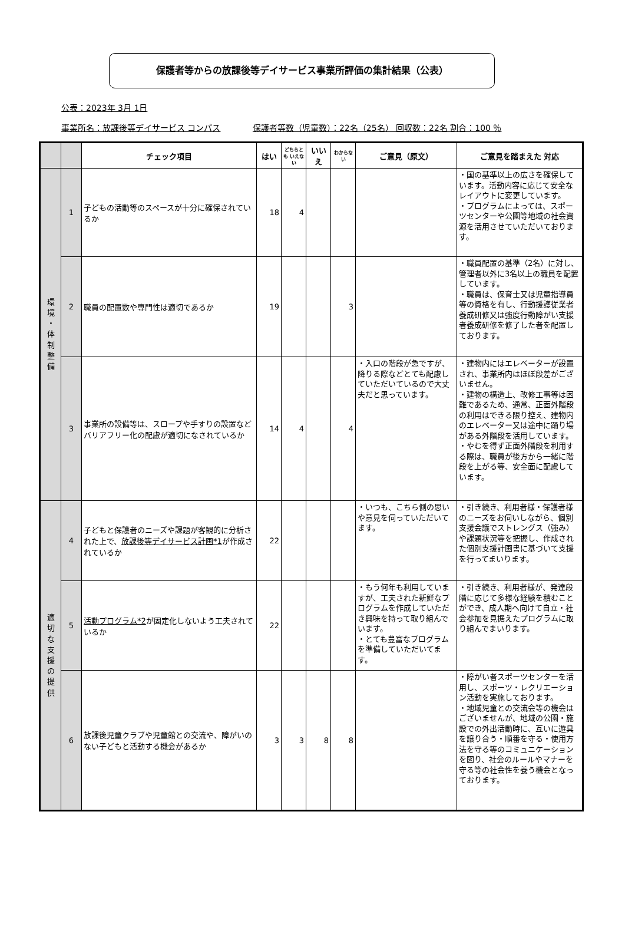保護者等からの放課後等デイサービス事業所評価の集計結果（公表）
公表：2023年 3月 1日
事業所名：放課後等デイサービス コンパス 保護者等数（児童数）：22名（25名） 回収数：22名 割合：100 ％
| | | チェック項目 | はい | どちらとも いえない | いいえ | わからない | ご意見（原文） | ご意見を踏まえた 対応 |
| --- | --- | --- | --- | --- | --- | --- | --- | --- |
| 環 境 ・ 体 制 整 備 | 1 | 子どもの活動等のスペースが十分に確保されているか | 18 | 4 | | | | ・国の基準以上の広さを確保しています。活動内容に応じて安全なレイアウトに変更しています。 ・プログラムによっては、スポーツセンターや公園等地域の社会資源を活用させていただいております。 |
| | 2 | 職員の配置数や専門性は適切であるか | 19 | | | 3 | | ・職員配置の基準（2名）に対し、管理者以外に3名以上の職員を配置しています。 ・職員は、保育士又は児童指導員等の資格を有し、行動援護従業者養成研修又は強度行動障がい支援者養成研修を修了した者を配置しております。 |
| | 3 | 事業所の設備等は、スロープや手すりの設置などバリアフリー化の配慮が適切になされているか | 14 | 4 | | 4 | ・入口の階段が急ですが、降りる際などとても配慮していただいているので大丈夫だと思っています。 | ・建物内にはエレベーターが設置され、事業所内はほぼ段差がございません。 ・建物の構造上、改修工事等は困難であるため、通常、正面外階段の利用はできる限り控え、建物内のエレベーター又は途中に踊り場がある外階段を活用しています。 ・やむを得ず正面外階段を利用する際は、職員が後方から一緒に階段を上がる等、安全面に配慮しています。 |
| 適 切 な 支 援 の 提 供 | 4 | 子どもと保護者のニーズや課題が客観的に分析された上で、 放課後等デイサービス計画*1 が作成されているか | 22 | | | | ・いつも、こちら側の思いや意見を伺っていただいてます。 | ・引き続き、利用者様・保護者様のニーズをお伺いしながら、個別支援会議でストレングス（強み）や課題状況等を把握し、作成された個別支援計画書に基づいて支援を行ってまいります。 |
| | 5 | 活動プログラム*2 が固定化しないよう工夫されているか | 22 | | | | ・もう何年も利用していますが、工夫された新鮮なプログラムを作成していただき興味を持って取り組んでいます。 ・とても豊富なプログラムを準備していただいてます。 | ・引き続き、利用者様が、発達段階に応じて多様な経験を積むことができ、成人期へ向けて自立・社会参加を見据えたプログラムに取り組んでまいります。 |
| | 6 | 放課後児童クラブや児童館との交流や、障がいのない子どもと活動する機会があるか | 3 | 3 | 8 | 8 | | ・障がい者スポーツセンターを活用し、スポーツ・レクリエーション活動を実施しております。 ・地域児童との交流会等の機会はございませんが、地域の公園・施設での外出活動時に、互いに遊具を譲り合う・順番を守る・使用方法を守る等のコミュニケーションを図り、社会のルールやマナーを守る等の社会性を養う機会となっております。 |